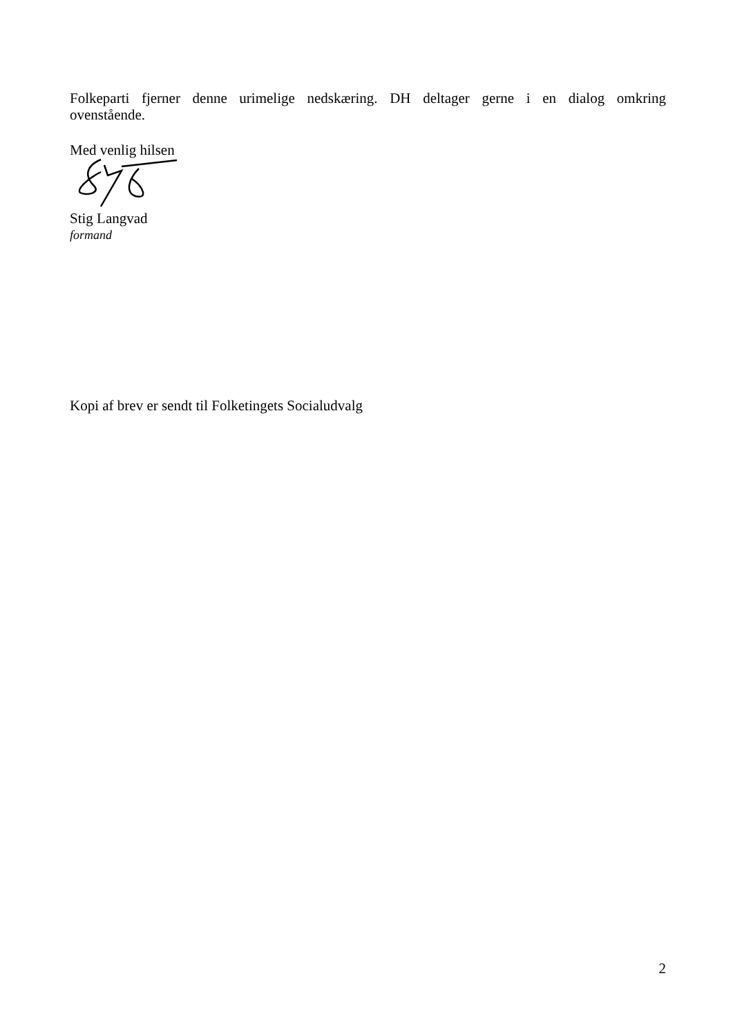Folkeparti fjerner denne urimelige nedskæring. DH deltager gerne i en dialog omkring
ovenstående.
Med venlig hilsen
Stig Langvad
formand
Kopi af brev er sendt til Folketingets Socialudvalg
2